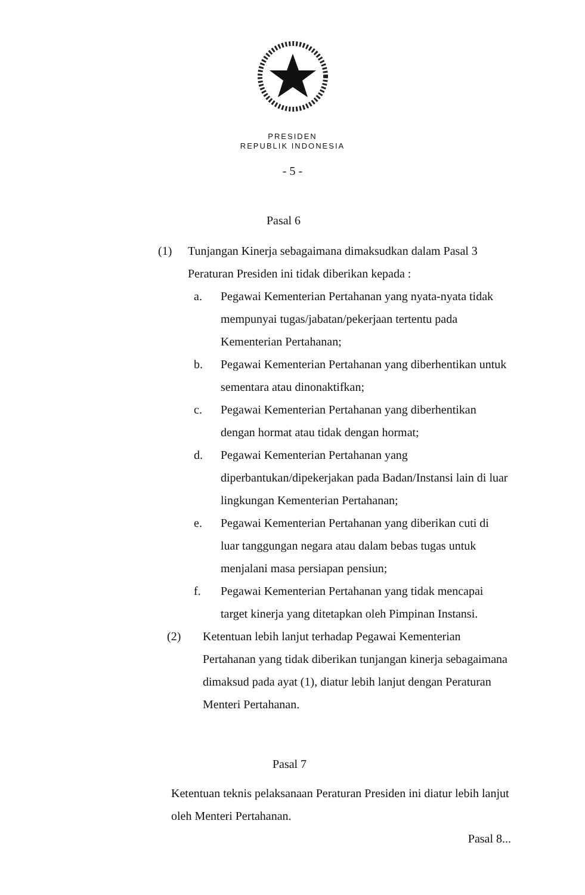PRESIDEN
REPUBLIK INDONESIA
- 5 -
Pasal 6
(1) Tunjangan Kinerja sebagaimana dimaksudkan dalam Pasal 3 Peraturan Presiden ini tidak diberikan kepada :
a. Pegawai Kementerian Pertahanan yang nyata-nyata tidak mempunyai tugas/jabatan/pekerjaan tertentu pada Kementerian Pertahanan;
b. Pegawai Kementerian Pertahanan yang diberhentikan untuk sementara atau dinonaktifkan;
c. Pegawai Kementerian Pertahanan yang diberhentikan dengan hormat atau tidak dengan hormat;
d. Pegawai Kementerian Pertahanan yang diperbantukan/dipekerjakan pada Badan/Instansi lain di luar lingkungan Kementerian Pertahanan;
e. Pegawai Kementerian Pertahanan yang diberikan cuti di luar tanggungan negara atau dalam bebas tugas untuk menjalani masa persiapan pensiun;
f. Pegawai Kementerian Pertahanan yang tidak mencapai target kinerja yang ditetapkan oleh Pimpinan Instansi.
(2) Ketentuan lebih lanjut terhadap Pegawai Kementerian Pertahanan yang tidak diberikan tunjangan kinerja sebagaimana dimaksud pada ayat (1), diatur lebih lanjut dengan Peraturan Menteri Pertahanan.
Pasal 7
Ketentuan teknis pelaksanaan Peraturan Presiden ini diatur lebih lanjut oleh Menteri Pertahanan.
Pasal 8...